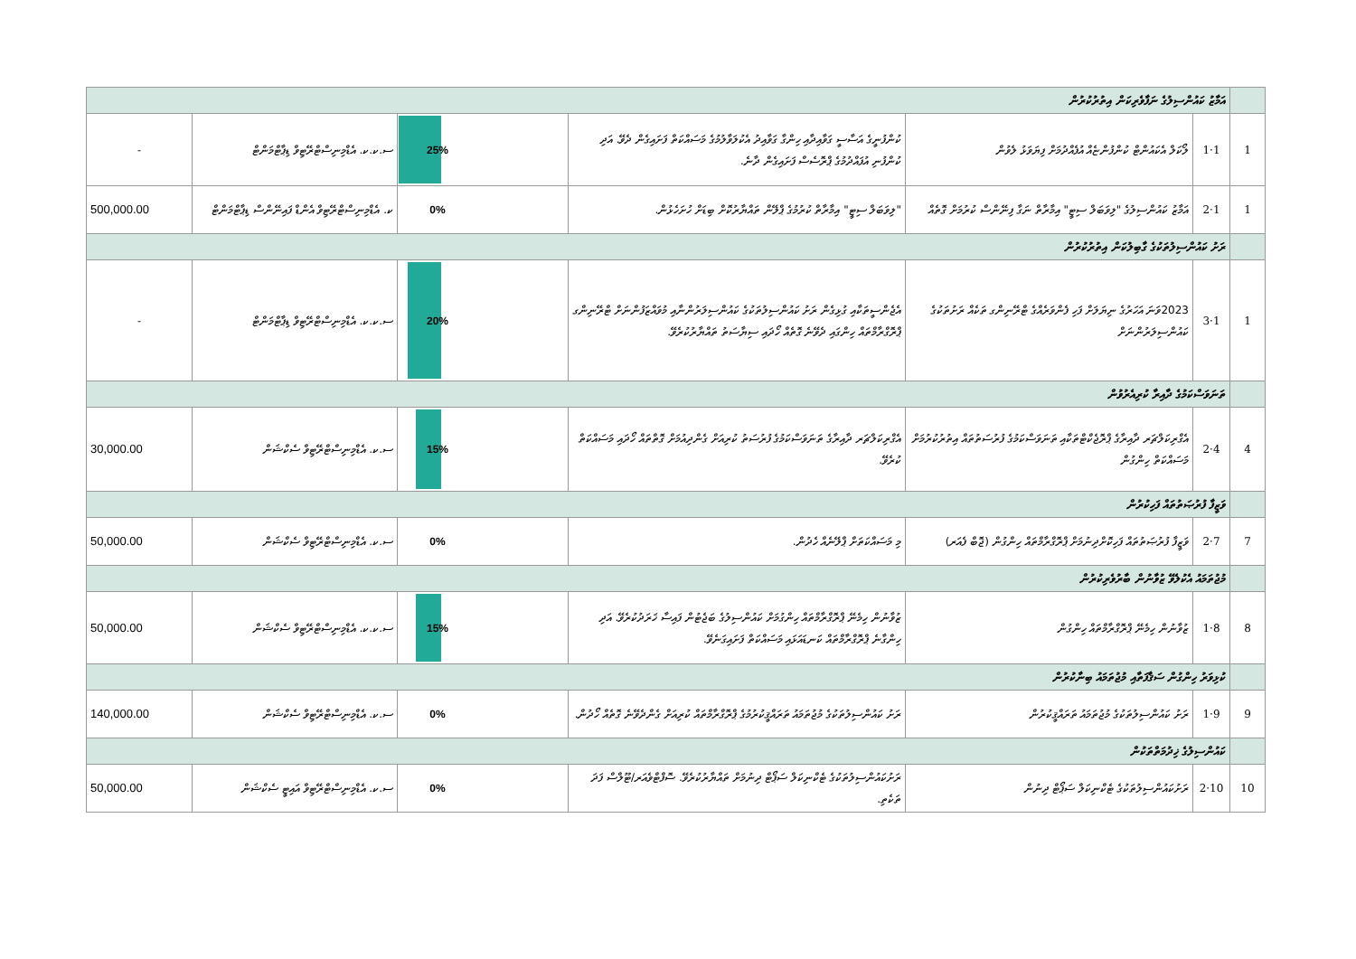| | އަމާޒު ކައުންސިލުގެ ނަފާވެރިކަން އިތުރުކުރުން | | | | | |
| 1 | 1·1 | ލޯކަލް އެކައުންޓް ކުންފުންޏެއް އުފެއްދުމަށް ފިޔަވަޅު ލެވުން | ކުންފުނީގެ އަސާސީ ގަވާއިދާއި ހިންގާ ގަވާއިދު އެކުލަވާލުމުގެ މަސައްކަތް ފަށައިގެން ދެވޭ. އަދި ކުންފުނި އުފައްދުމުގެ ޕްރޮސެސް ފަށައިގެން ދާނެ. | 25% | ސ.ކ.ކ. އެޑްމިނިސްޓްރޭޓިވް ޑިޕާޓްމަންޓް | - |
| 1 | 1·2 | އަމާޒު ކައުންސިލުގެ "ލިވަބަލް ސިޓީ" އިމާރާތް ނަގާ ފިނޭންސް ކުރުމަށް ގޮތެއް | "ލިވަބަލް ސިޓީ" އިމާރާތް ކުރުމުގެ ޕްލޭން ތައްޔާރުކޮށް ބިޑަށް ހުށަހެޅުން. | 0% | ކ. އެޑްމިނިސްޓްރޭޓިވް އެންޑް ފައިނޭންސް ޑިޕާޓްމަންޓް | 500,000.00 |
| | ރަށު ކައުންސިލުތަކުގެ ގާބިލުކަން އިތުރުކުރުން | | | | | |
| 1 | 1·3 | 2023ވަނަ އަހަރުގެ ނިޔަލަށް ފަހި ފެންވަރެއްގެ ޓްރޭނިންގ ތަކެއް ރަށުތަކުގެ ކައުންސިލަރުންނަށް | އެޖެންސީތަކާއި ގުޅިގެން ރަށު ކައުންސިލުތަކުގެ ކައުންސިލަރުންނާއި މުވައްޒަފުންނަށް ޓްރޭނިންގ ޕްރޮގްރާމްތައް ހިންގައި ދެވޭނެ ގޮތެއް ހޯދައި ސިޔާސަތު ތައްޔާރުކުރެވޭ. | 20% | ސ.ކ.ކ. އެޑްމިނިސްޓްރޭޓިވް ޑިޕާޓްމަންޓް | - |
| | ތަނަވަސްކަމުގެ ދާއިރާ ކުރިއެރުވުން | | | | | |
| 4 | 4·2 | އެގްރިކަލްޗަރ ދާއިރާގެ ޕްރޮޖެކްޓްތަކާއި ތަނަވަސްކަމުގެ ފުރުސަތުތައް އިތުރުކުރުމަށް މަސައްކަތް ހިންގުން | އެގްރިކަލްޗަރ ދާއިރާގެ ތަނަވަސްކަމުގެ ފުރުސަތު ކުރިއަށް ގެންދިއުމަށް ގޮތްތައް ހޯދައި މަސައްކަތް ކުރެވޭ. | 15% | ސ.ކ. އެޑްމިނިސްޓްރޭޓިވް ސެކްޝަން | 30,000.00 |
| | ވަޒީފާ ފުރުޞަތުތައް ފަހިކުރުން | | | | | |
| 7 | 7·2 | ވަޒީފާ ފުރުޞަތުތައް ފަހިކޮށްދިނުމަށް ޕްރޮގްރާމްތައް ހިންގުން (ޖޮބް ފެއަރ) | މި މަސައްކަތަށް ޕްލޭނެއް ހެދުން. | 0% | ސ.ކ. އެޑްމިނިސްޓްރޭޓިވް ސެކްޝަން | 50,000.00 |
| | މުޖުތަމައު އެކުލެވޭ ޒުވާނުން ބާރުވެރިކުރުން | | | | | |
| 8 | 8·1 | ޒުވާނުން ހިމެނޭ ޕްރޮގްރާމްތައް ހިންގުން | ޒުވާނުން ހިމެނޭ ޕްރޮގްރާމްތައް ހިންގުމަށް ކައުންސިލުގެ ބަޖެޓުން ފައިސާ ޚަރަދުކުރެވޭ. އަދި ހިންގާނެ ޕްރޮގްރާމްތައް ކަނޑައަޅައި މަސައްކަތް ފަށައިގަނެވޭ. | 15% | ސ.ކ.ކ. އެޑްމިނިސްޓްރޭޓިވް ސެކްޝަން | 50,000.00 |
| | ކުޅިވަރު ހިންގުން ސަޤާފަތާއި މުޖުތަމައު ބިނާކުރުން | | | | | |
| 9 | 9·1 | ރަށު ކައުންސިލުތަކުގެ މުޖުތަމައު ތަރައްޤީކުރުން | ރަށު ކައުންސިލުތަކުގެ މުޖުތަމައު ތަރައްޤީކުރުމުގެ ޕްރޮގްރާމްތައް ކުރިއަށް ގެންދެވޭނެ ގޮތެއް ހޯދުން. | 0% | ސ.ކ. އެޑްމިނިސްޓްރޭޓިވް ސެކްޝަން | 140,000.00 |
| | ކައުންސިލުގެ ޚިދުމަތްތަކުން | | | | | |
| 10 | 10·2 | ރަށުކައުންސިލުތަކުގެ ޓެކްނިކަލް ސަޕޯޓް ދިނުން | ރަށުކައުންސިލުތަކުގެ ޓެކްނިކަލް ސަޕޯޓް ދިނުމަށް ތައްޔާރުކުރެވޭ. ސޮފްޓްވެއަރ/ޓޫލްސް ފަދަ ތަކެތި. | 0% | ސ.ކ. އެޑްމިނިސްޓްރޭޓިވް އައިޓީ ސެކްޝަން | 50,000.00 |